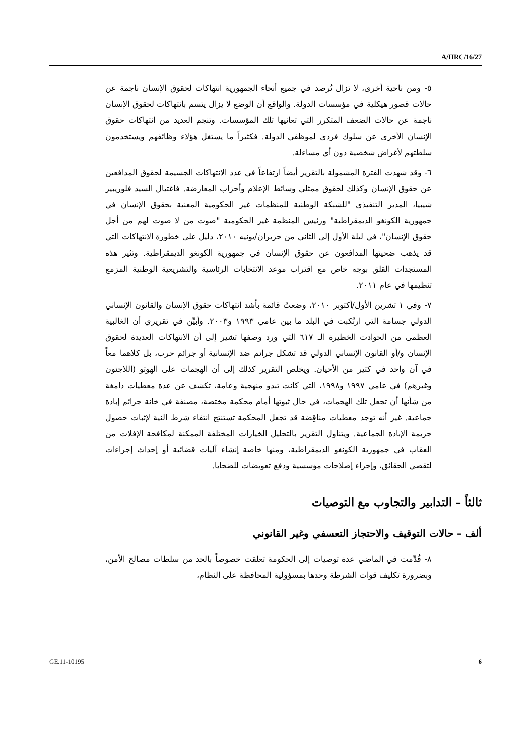A/HRC/16/27
٥- ومن ناحية أخرى، لا تزال تُرصد في جميع أنحاء الجمهورية انتهاكات لحقوق الإنسان ناجمة عن حالات قصور هيكلية في مؤسسات الدولة. والواقع أن الوضع لا يزال يتسم بانتهاكات لحقوق الإنسان ناجمة عن حالات الضعف المتكرر التي تعانيها تلك المؤسسات. وتنجم العديد من انتهاكات حقوق الإنسان الأخرى عن سلوك فردي لموظفي الدولة. فكثيراً ما يستغل هؤلاء وظائفهم ويستخدمون سلطتهم لأغراض شخصية دون أي مساءلة.
٦- وقد شهدت الفترة المشمولة بالتقرير أيضاً ارتفاعاً في عدد الانتهاكات الجسيمة لحقوق المدافعين عن حقوق الإنسان وكذلك لحقوق ممثلي وسائط الإعلام وأحزاب المعارضة. فاغتيال السيد فلوريبير شيبيا، المدير التنفيذي "للشبكة الوطنية للمنظمات غير الحكومية المعنية بحقوق الإنسان في جمهورية الكونغو الديمقراطية" ورئيس المنظمة غير الحكومية "صوت من لا صوت لهم من أجل حقوق الإنسان"، في ليلة الأول إلى الثاني من حزيران/يونيه ٢٠١٠، دليل على خطورة الانتهاكات التي قد يذهب ضحيتها المدافعون عن حقوق الإنسان في جمهورية الكونغو الديمقراطية. وتثير هذه المستجدات القلق بوجه خاص مع اقتراب موعد الانتخابات الرئاسية والتشريعية الوطنية المزمع تنظيمها في عام ٢٠١١.
٧- وفي ١ تشرين الأول/أكتوبر ٢٠١٠، وضعتُ قائمة بأشد انتهاكات حقوق الإنسان والقانون الإنساني الدولي جسامة التي ارتُكبت في البلد ما بين عامي ١٩٩٣ و٢٠٠٣. وأبيِّن في تقريري أن الغالبية العظمى من الحوادث الخطيرة الـ ٦١٧ التي ورد وصفها تشير إلى أن الانتهاكات العديدة لحقوق الإنسان و/أو القانون الإنساني الدولي قد تشكل جرائم ضد الإنسانية أو جرائم حرب، بل كلاهما معاً في آن واحد في كثير من الأحيان. ويخلص التقرير كذلك إلى أن الهجمات على الهوتو (اللاجئون وغيرهم) في عامي ١٩٩٧ و١٩٩٨، التي كانت تبدو منهجية وعامة، تكشف عن عدة معطيات دامغة من شأنها أن تجعل تلك الهجمات، في حال ثبوتها أمام محكمة مختصة، مصنفة في خانة جرائم إبادة جماعية. غير أنه توجد معطيات مناقِضة قد تجعل المحكمة تستنتج انتفاء شرط النية لإثبات حصول جريمة الإبادة الجماعية. ويتناول التقرير بالتحليل الخيارات المختلفة الممكنة لمكافحة الإفلات من العقاب في جمهورية الكونغو الديمقراطية، ومنها خاصة إنشاء آليات قضائية أو إحداث إجراءات لتقصي الحقائق، وإجراء إصلاحات مؤسسية ودفع تعويضات للضحايا.
ثالثاً – التدابير والتجاوب مع التوصيات
ألف – حالات التوقيف والاحتجاز التعسفي وغير القانوني
٨- قُدِّمت في الماضي عدة توصيات إلى الحكومة تعلقت خصوصاً بالحد من سلطات مصالح الأمن، وبضرورة تكليف قوات الشرطة وحدها بمسؤولية المحافظة على النظام،
GE.11-10195 6